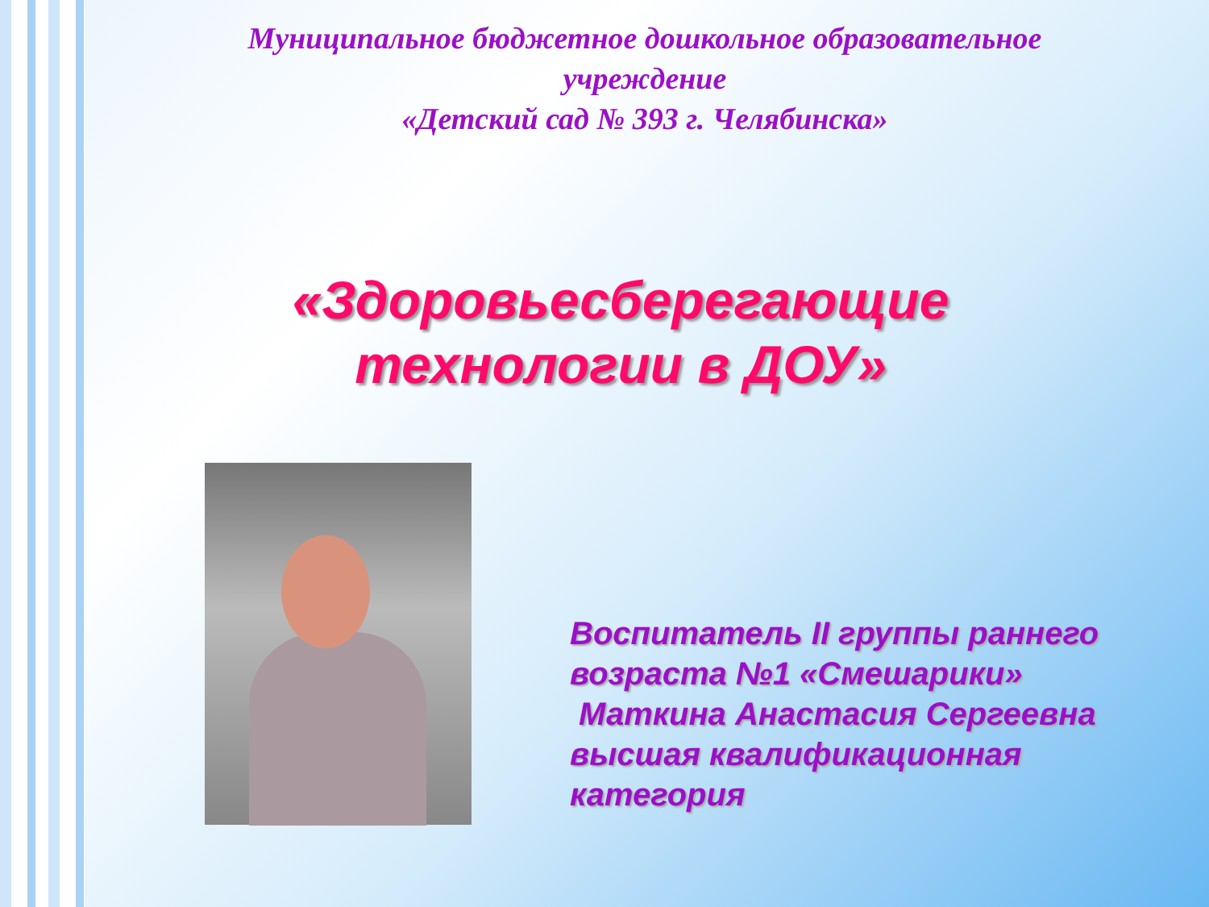Муниципальное бюджетное дошкольное образовательное
учреждение
«Детский сад № 393 г. Челябинска»
«Здоровьесберегающие
технологии в ДОУ»
Воспитатель II группы раннего возраста №1 «Смешарики»
Маткина Анастасия Сергеевна высшая квалификационная категория